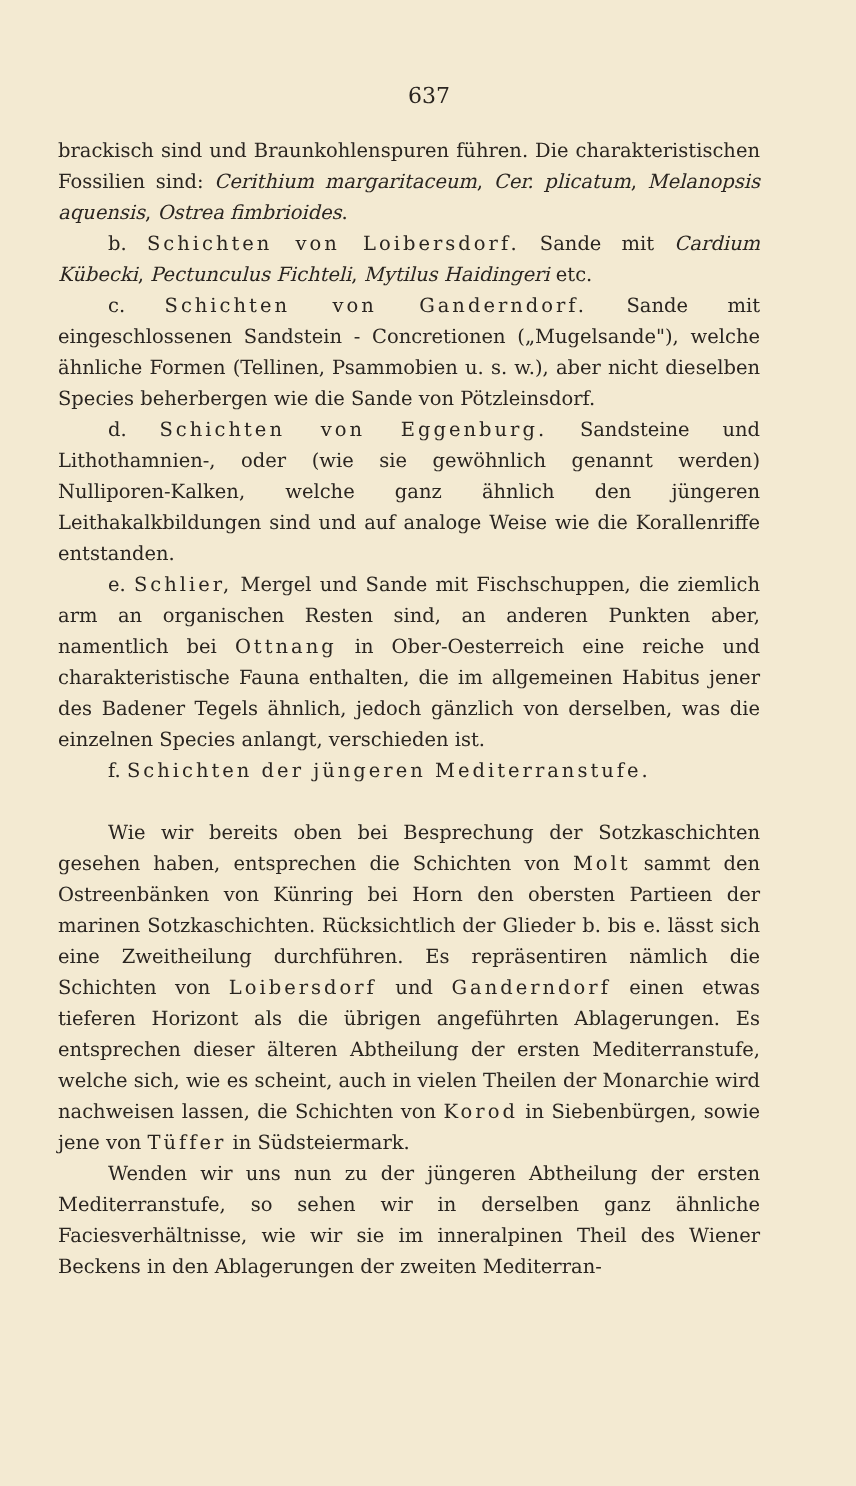637
brackisch sind und Braunkohlenspuren führen. Die charakteristischen Fossilien sind: Cerithium margaritaceum, Cer. plicatum, Melanopsis aquensis, Ostrea fimbrioides.
b. Schichten von Loibersdorf. Sande mit Cardium Kübecki, Pectunculus Fichteli, Mytilus Haidingeri etc.
c. Schichten von Ganderndorf. Sande mit eingeschlossenen Sandstein - Concretionen („Mugelsande"), welche ähnliche Formen (Tellinen, Psammobien u. s. w.), aber nicht dieselben Species beherbergen wie die Sande von Pötzleinsdorf.
d. Schichten von Eggenburg. Sandsteine und Lithothamnien-, oder (wie sie gewöhnlich genannt werden) Nulliporen-Kalken, welche ganz ähnlich den jüngeren Leithakalkbildungen sind und auf analoge Weise wie die Korallenriffe entstanden.
e. Schlier, Mergel und Sande mit Fischschuppen, die ziemlich arm an organischen Resten sind, an anderen Punkten aber, namentlich bei Ottnang in Ober-Oesterreich eine reiche und charakteristische Fauna enthalten, die im allgemeinen Habitus jener des Badener Tegels ähnlich, jedoch gänzlich von derselben, was die einzelnen Species anlangt, verschieden ist.
f. Schichten der jüngeren Mediterranstufe.
Wie wir bereits oben bei Besprechung der Sotzkaschichten gesehen haben, entsprechen die Schichten von Molt sammt den Ostreenbänken von Künring bei Horn den obersten Partieen der marinen Sotzkaschichten. Rücksichtlich der Glieder b. bis e. lässt sich eine Zweitheilung durchführen. Es repräsentiren nämlich die Schichten von Loibersdorf und Ganderndorf einen etwas tieferen Horizont als die übrigen angeführten Ablagerungen. Es entsprechen dieser älteren Abtheilung der ersten Mediterranstufe, welche sich, wie es scheint, auch in vielen Theilen der Monarchie wird nachweisen lassen, die Schichten von Korod in Siebenbürgen, sowie jene von Tüffer in Südsteiermark.
Wenden wir uns nun zu der jüngeren Abtheilung der ersten Mediterranstufe, so sehen wir in derselben ganz ähnliche Faciesverhältnisse, wie wir sie im inneralpinen Theil des Wiener Beckens in den Ablagerungen der zweiten Mediterran-